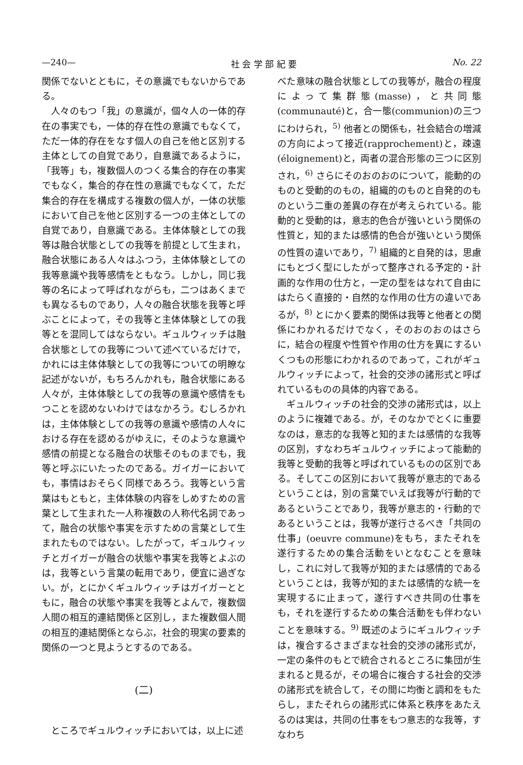—240— 社 会 学 部 紀 要 No. 22
関係でないとともに，その意識でもないからである。
人々のもつ「我」の意識が，個々人の一体的存在の事実でも，一体的存在性の意識でもなくて，ただ一体的存在をなす個人の自己を他と区別する主体としての自覚であり，自意識であるように，「我等」も，複数個人のつくる集合的存在の事実でもなく，集合的存在性の意識でもなくて，ただ集合的存在を構成する複数の個人が，一体の状態において自己を他と区別する一つの主体としての自覚であり，自意識である。主体体験としての我等は融合状態としての我等を前提として生まれ，融合状態にある人々はふつう，主体体験としての我等意識や我等感情をともなう。しかし，同じ我等の名によって呼ばれながらも，二つはあくまでも異なるものであり，人々の融合状態を我等と呼ぶことによって，その我等と主体体験としての我等とを混同してはならない。ギュルウィッチは融合状態としての我等について述べているだけで，かれには主体体験としての我等についての明瞭な記述がないが，もちろんかれも，融合状態にある人々が，主体体験としての我等の意識や感情をもつことを認めないわけではなかろう。むしろかれは，主体体験としての我等の意識や感情の人々における存在を認めるがゆえに，そのような意識や感情の前提となる融合の状態そのものまでも，我等と呼ぶにいたったのである。ガイガーにおいても，事情はおそらく同様であろう。我等という言葉はもともと，主体体験の内容をしめすための言葉として生まれた一人称複数の人称代名詞であって，融合の状態や事実を示すための言葉として生まれたものではない。したがって，ギュルウィッチとガイガーが融合の状態や事実を我等とよぶのは，我等という言葉の転用であり，便宜に過ぎない。が，とにかくギュルウィッチはガイガーとともに，融合の状態や事実を我等とよんで，複数個人間の相互的連結関係と区別し，また複数個人間の相互的連結関係とならぶ，社会的現実の要素的関係の一つと見ようとするのである。
(二)
ところでギュルウィッチにおいては，以上に述
べた意味の融合状態としての我等が，融合の程度によって集群態(masse)，と共同態(communauté)と，合一態(communion)の三つにわけられ，<sup>5)</sup> 他者との関係も，社会結合の増減の方向によって接近(rapprochement)と，疎遠(éloignement)と，両者の混合形態の三つに区別され，<sup>6)</sup> さらにそのおのおのについて，能動的のものと受動的のもの，組織的のものと自発的のものという二重の差異の存在が考えられている。能動的と受動的は，意志的色合が強いという関係の性質と，知的または感情的色合が強いという関係の性質の違いであり，<sup>7)</sup> 組織的と自発的は，思慮にもとづく型にしたがって整序される予定的・計画的な作用の仕方と，一定の型をはなれて自由にはたらく直接的・自然的な作用の仕方の違いであるが，<sup>8)</sup> とにかく要素的関係は我等と他者との関係にわかれるだけでなく，そのおのおのはさらに，結合の程度や性質や作用の仕方を異にするいくつもの形態にわかれるのであって，これがギュルウィッチによって，社会的交渉の諸形式と呼ばれているものの具体的内容である。
ギュルウィッチの社会的交渉の諸形式は，以上のように複雑である。が，そのなかでとくに重要なのは，意志的な我等と知的または感情的な我等の区別，すなわちギュルウィッチによって能動的我等と受動的我等と呼ばれているものの区別である。そしてこの区別において我等が意志的であるということは，別の言葉でいえば我等が行動的であるということであり，我等が意志的・行動的であるということは，我等が遂行さるべき「共同の仕事」(oeuvre commune)をもち，またそれを遂行するための集合活動をいとなむことを意味し，これに対して我等が知的または感情的であるということは，我等が知的または感情的な統一を実現するに止まって，遂行すべき共同の仕事をも，それを遂行するための集合活動をも伴わないことを意味する。<sup>9)</sup> 既述のようにギュルウィッチは，複合するさまざまな社会的交渉の諸形式が，一定の条件のもとで統合されるところに集団が生まれると見るが，その場合に複合する社会的交渉の諸形式を統合して，その間に均衡と調和をもたらし，またそれらの諸形式に体系と秩序をあたえるのは実は，共同の仕事をもつ意志的な我等，すなわち